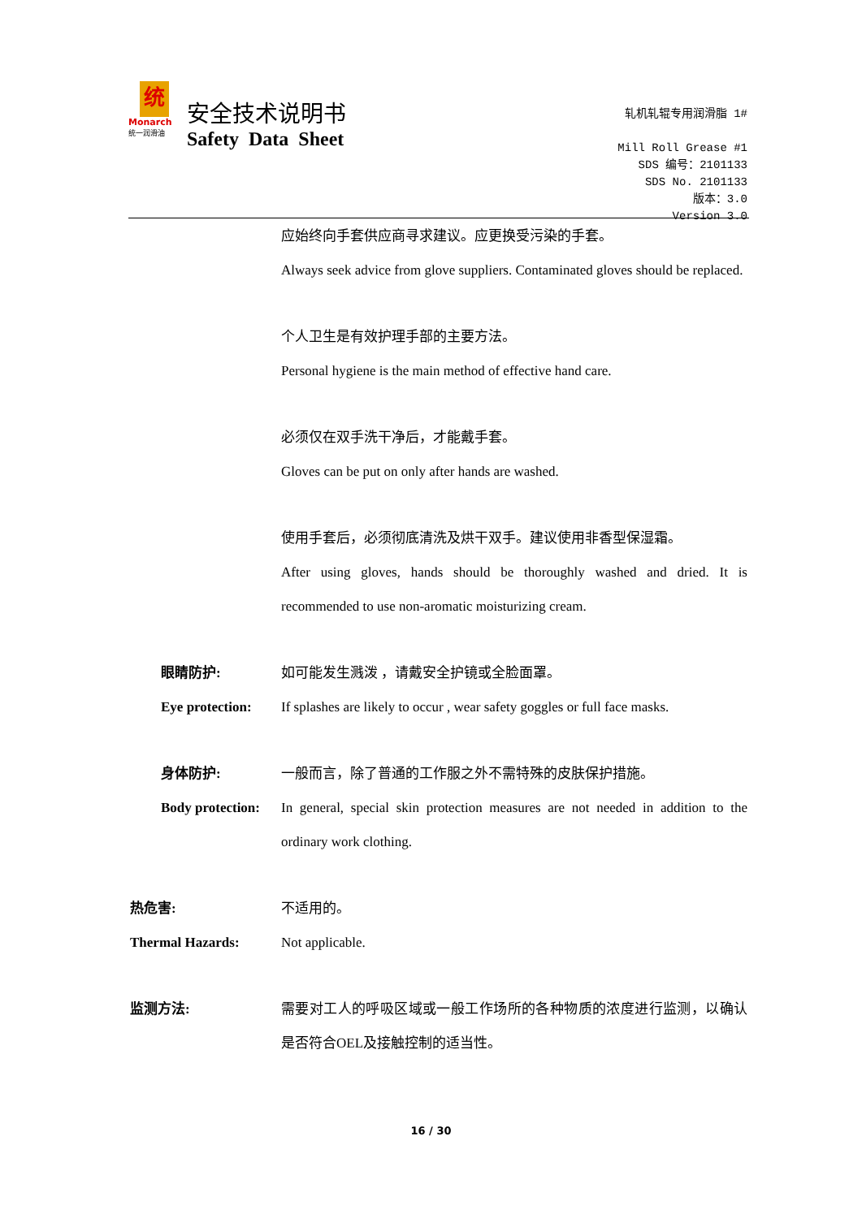统
Monarch
统一润滑油
安全技术说明书
Safety Data Sheet
轧机轧辊专用润滑脂 1#
Mill Roll Grease #1
SDS 编号：2101133
SDS No. 2101133
版本：3.0
Version 3.0
应始终向手套供应商寻求建议。应更换受污染的手套。
Always seek advice from glove suppliers. Contaminated gloves should be replaced.
个人卫生是有效护理手部的主要方法。
Personal hygiene is the main method of effective hand care.
必须仅在双手洗干净后，才能戴手套。
Gloves can be put on only after hands are washed.
使用手套后，必须彻底清洗及烘干双手。建议使用非香型保湿霜。
After using gloves, hands should be thoroughly washed and dried. It is recommended to use non-aromatic moisturizing cream.
眼睛防护: 如可能发生溅泼 ，请戴安全护镜或全脸面罩。
Eye protection:
If splashes are likely to occur , wear safety goggles or full face masks.
身体防护: 一般而言，除了普通的工作服之外不需特殊的皮肤保护措施。
Body protection:
In general, special skin protection measures are not needed in addition to the ordinary work clothing.
热危害: 不适用的。
Thermal Hazards: Not applicable.
监测方法: 需要对工人的呼吸区域或一般工作场所的各种物质的浓度进行监测，以确认是否符合OEL及接触控制的适当性。
16 / 30